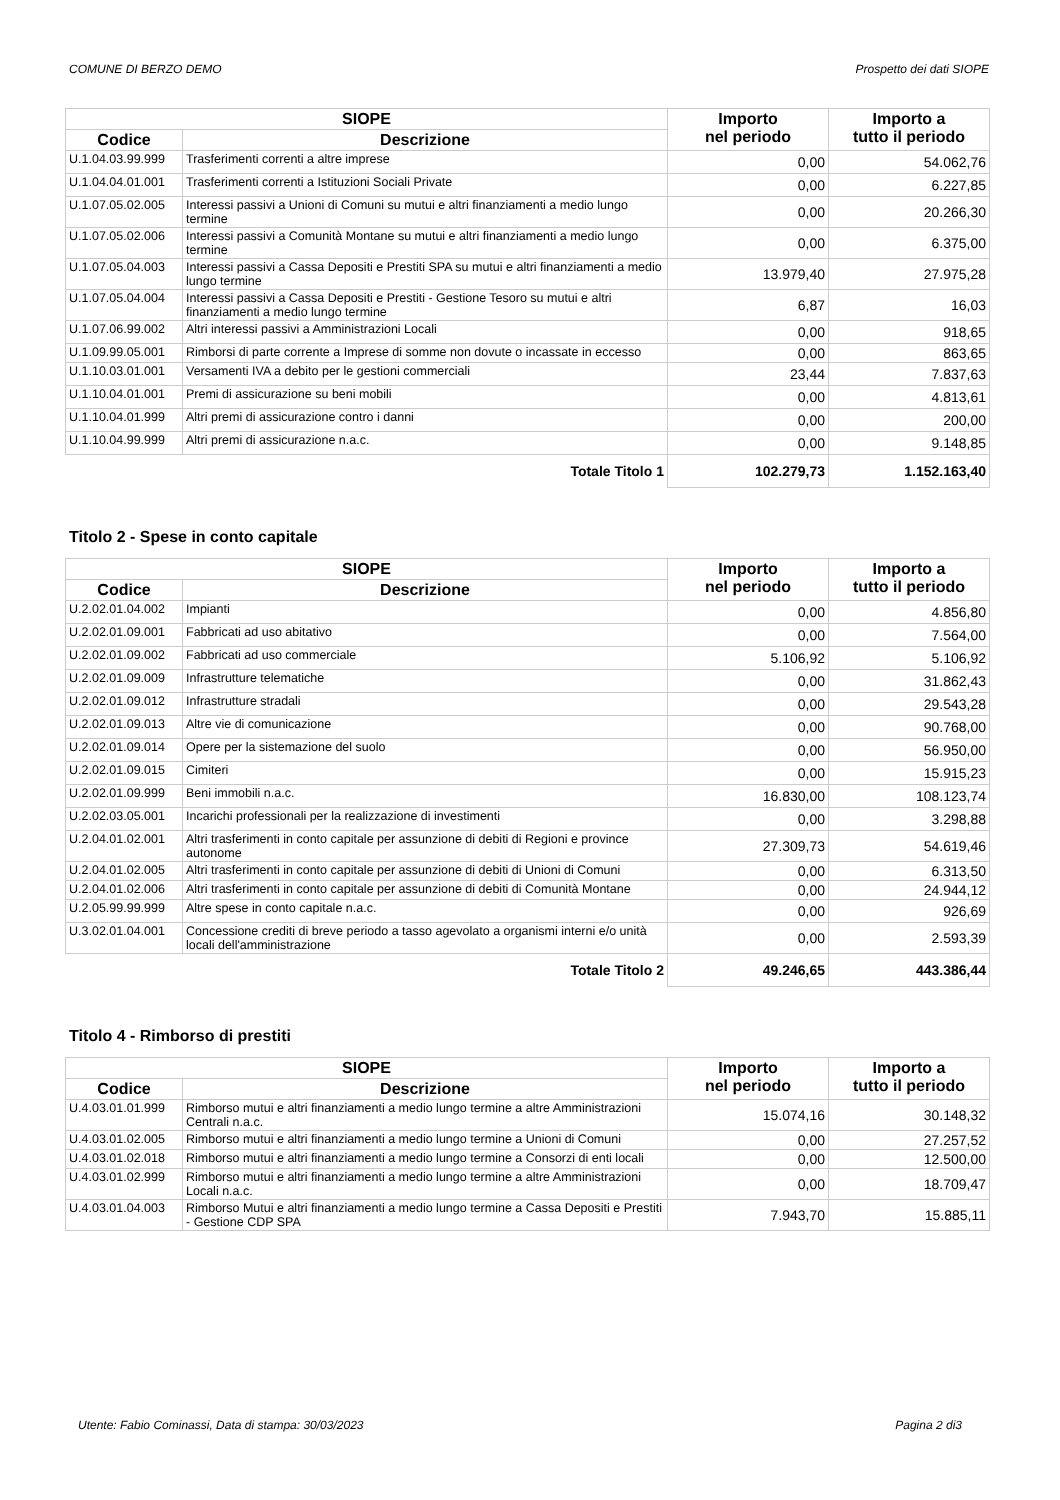COMUNE DI BERZO DEMO Prospetto dei dati SIOPE
| SIOPE | | Importo nel periodo | Importo a tutto il periodo |
| --- | --- | --- | --- |
| Codice | Descrizione | | |
| U.1.04.03.99.999 | Trasferimenti correnti a altre imprese | 0,00 | 54.062,76 |
| U.1.04.04.01.001 | Trasferimenti correnti a Istituzioni Sociali Private | 0,00 | 6.227,85 |
| U.1.07.05.02.005 | Interessi passivi a Unioni di Comuni su mutui e altri finanziamenti a medio lungo termine | 0,00 | 20.266,30 |
| U.1.07.05.02.006 | Interessi passivi a Comunità Montane su mutui e altri finanziamenti a medio lungo termine | 0,00 | 6.375,00 |
| U.1.07.05.04.003 | Interessi passivi a Cassa Depositi e Prestiti SPA su mutui e altri finanziamenti a medio lungo termine | 13.979,40 | 27.975,28 |
| U.1.07.05.04.004 | Interessi passivi a Cassa Depositi e Prestiti - Gestione Tesoro su mutui e altri finanziamenti a medio lungo termine | 6,87 | 16,03 |
| U.1.07.06.99.002 | Altri interessi passivi a Amministrazioni Locali | 0,00 | 918,65 |
| U.1.09.99.05.001 | Rimborsi di parte corrente a Imprese di somme non dovute o incassate in eccesso | 0,00 | 863,65 |
| U.1.10.03.01.001 | Versamenti IVA a debito per le gestioni commerciali | 23,44 | 7.837,63 |
| U.1.10.04.01.001 | Premi di assicurazione su beni mobili | 0,00 | 4.813,61 |
| U.1.10.04.01.999 | Altri premi di assicurazione contro i danni | 0,00 | 200,00 |
| U.1.10.04.99.999 | Altri premi di assicurazione n.a.c. | 0,00 | 9.148,85 |
| Totale Titolo 1 | | 102.279,73 | 1.152.163,40 |
Titolo 2 - Spese in conto capitale
| SIOPE | | Importo nel periodo | Importo a tutto il periodo |
| --- | --- | --- | --- |
| Codice | Descrizione | | |
| U.2.02.01.04.002 | Impianti | 0,00 | 4.856,80 |
| U.2.02.01.09.001 | Fabbricati ad uso abitativo | 0,00 | 7.564,00 |
| U.2.02.01.09.002 | Fabbricati ad uso commerciale | 5.106,92 | 5.106,92 |
| U.2.02.01.09.009 | Infrastrutture telematiche | 0,00 | 31.862,43 |
| U.2.02.01.09.012 | Infrastrutture stradali | 0,00 | 29.543,28 |
| U.2.02.01.09.013 | Altre vie di comunicazione | 0,00 | 90.768,00 |
| U.2.02.01.09.014 | Opere per la sistemazione del suolo | 0,00 | 56.950,00 |
| U.2.02.01.09.015 | Cimiteri | 0,00 | 15.915,23 |
| U.2.02.01.09.999 | Beni immobili n.a.c. | 16.830,00 | 108.123,74 |
| U.2.02.03.05.001 | Incarichi professionali per la realizzazione di investimenti | 0,00 | 3.298,88 |
| U.2.04.01.02.001 | Altri trasferimenti in conto capitale per assunzione di debiti di Regioni e province autonome | 27.309,73 | 54.619,46 |
| U.2.04.01.02.005 | Altri trasferimenti in conto capitale per assunzione di debiti di Unioni di Comuni | 0,00 | 6.313,50 |
| U.2.04.01.02.006 | Altri trasferimenti in conto capitale per assunzione di debiti di Comunità Montane | 0,00 | 24.944,12 |
| U.2.05.99.99.999 | Altre spese in conto capitale n.a.c. | 0,00 | 926,69 |
| U.3.02.01.04.001 | Concessione crediti di breve periodo a tasso agevolato a organismi interni e/o unità locali dell'amministrazione | 0,00 | 2.593,39 |
| Totale Titolo 2 | | 49.246,65 | 443.386,44 |
Titolo 4 - Rimborso di prestiti
| SIOPE | | Importo nel periodo | Importo a tutto il periodo |
| --- | --- | --- | --- |
| Codice | Descrizione | | |
| U.4.03.01.01.999 | Rimborso mutui e altri finanziamenti a medio lungo termine a altre Amministrazioni Centrali n.a.c. | 15.074,16 | 30.148,32 |
| U.4.03.01.02.005 | Rimborso mutui e altri finanziamenti a medio lungo termine a Unioni di Comuni | 0,00 | 27.257,52 |
| U.4.03.01.02.018 | Rimborso mutui e altri finanziamenti a medio lungo termine a Consorzi di enti locali | 0,00 | 12.500,00 |
| U.4.03.01.02.999 | Rimborso mutui e altri finanziamenti a medio lungo termine a altre Amministrazioni Locali n.a.c. | 0,00 | 18.709,47 |
| U.4.03.01.04.003 | Rimborso Mutui e altri finanziamenti a medio lungo termine a Cassa Depositi e Prestiti - Gestione CDP SPA | 7.943,70 | 15.885,11 |
Utente: Fabio Cominassi, Data di stampa: 30/03/2023 Pagina 2 di3